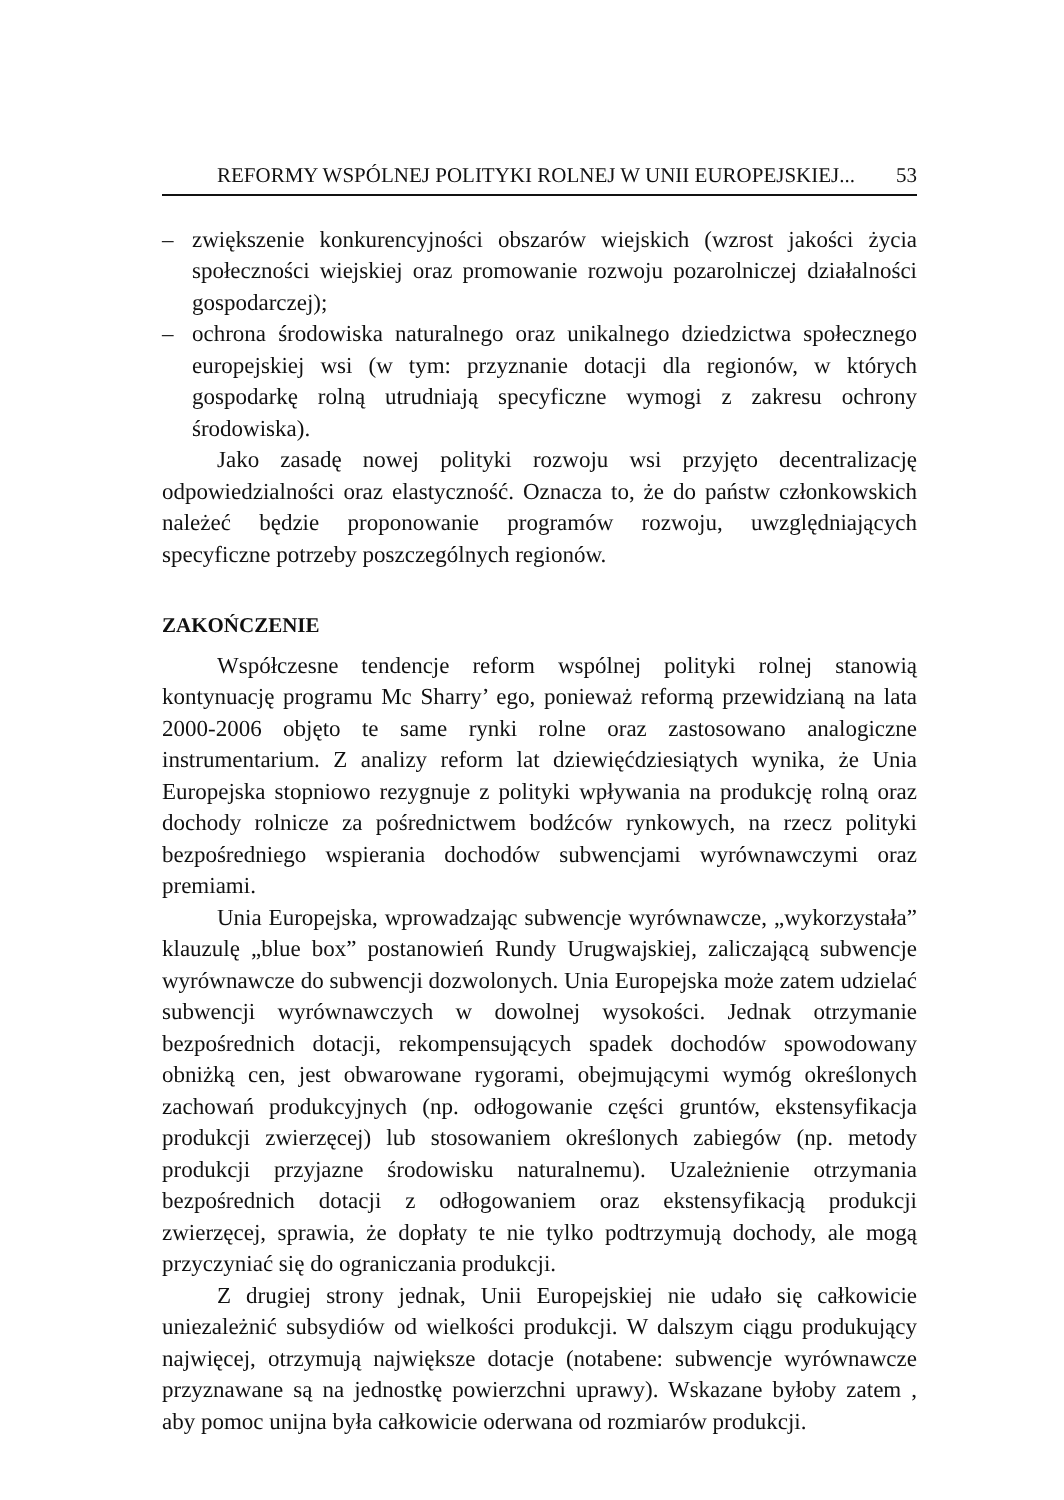REFORMY WSPÓLNEJ POLITYKI ROLNEJ W UNII EUROPEJSKIEJ... 53
– zwiększenie konkurencyjności obszarów wiejskich (wzrost jakości życia społeczności wiejskiej oraz promowanie rozwoju pozarolniczej działalności gospodarczej);
– ochrona środowiska naturalnego oraz unikalnego dziedzictwa społecznego europejskiej wsi (w tym: przyznanie dotacji dla regionów, w których gospodarkę rolną utrudniają specyficzne wymogi z zakresu ochrony środowiska).
Jako zasadę nowej polityki rozwoju wsi przyjęto decentralizację odpowiedzialności oraz elastyczność. Oznacza to, że do państw członkowskich należeć będzie proponowanie programów rozwoju, uwzględniających specyficzne potrzeby poszczególnych regionów.
ZAKOŃCZENIE
Współczesne tendencje reform wspólnej polityki rolnej stanowią kontynuację programu Mc Sharry’ ego, ponieważ reformą przewidzianą na lata 2000-2006 objęto te same rynki rolne oraz zastosowano analogiczne instrumentarium. Z analizy reform lat dziewięćdziesiątych wynika, że Unia Europejska stopniowo rezygnuje z polityki wpływania na produkcję rolną oraz dochody rolnicze za pośrednictwem bodźców rynkowych, na rzecz polityki bezpośredniego wspierania dochodów subwencjami wyrównawczymi oraz premiami.
Unia Europejska, wprowadzając subwencje wyrównawcze, „wykorzystała” klauzulę „blue box” postanowień Rundy Urugwajskiej, zaliczającą subwencje wyrównawcze do subwencji dozwolonych. Unia Europejska może zatem udzielać subwencji wyrównawczych w dowolnej wysokości. Jednak otrzymanie bezpośrednich dotacji, rekompensujących spadek dochodów spowodowany obniżką cen, jest obwarowane rygorami, obejmującymi wymóg określonych zachowań produkcyjnych (np. odłogowanie części gruntów, ekstensyfikacja produkcji zwierzęcej) lub stosowaniem określonych zabiegów (np. metody produkcji przyjazne środowisku naturalnemu). Uzależnienie otrzymania bezpośrednich dotacji z odłogowaniem oraz ekstensyfikacją produkcji zwierzęcej, sprawia, że dopłaty te nie tylko podtrzymują dochody, ale mogą przyczyniać się do ograniczania produkcji.
Z drugiej strony jednak, Unii Europejskiej nie udało się całkowicie uniezależnić subsydiów od wielkości produkcji. W dalszym ciągu produkujący najwięcej, otrzymują największe dotacje (notabene: subwencje wyrównawcze przyznawane są na jednostkę powierzchni uprawy). Wskazane byłoby zatem , aby pomoc unijna była całkowicie oderwana od rozmiarów produkcji.